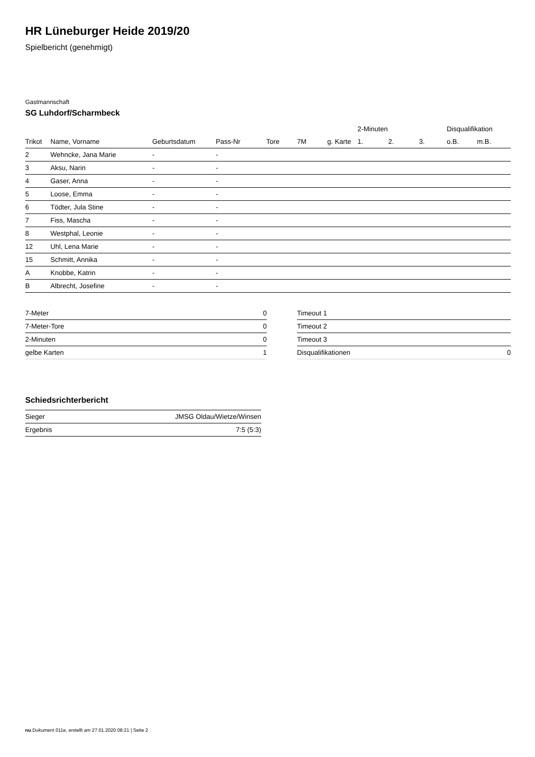HR Lüneburger Heide 2019/20
Spielbericht (genehmigt)
Gastmannschaft
SG Luhdorf/Scharmbeck
| | | | | | | | 2-Minuten | | | Disqualifikation | |
| --- | --- | --- | --- | --- | --- | --- | --- | --- | --- | --- | --- |
| Trikot | Name, Vorname | Geburtsdatum | Pass-Nr | Tore | 7M | g. Karte | 1. | 2. | 3. | o.B. | m.B. |
| 2 | Wehncke, Jana Marie | - | - | | | | | | | | |
| 3 | Aksu, Narin | - | - | | | | | | | | |
| 4 | Gaser, Anna | - | - | | | | | | | | |
| 5 | Loose, Emma | - | - | | | | | | | | |
| 6 | Tödter, Jula Stine | - | - | | | | | | | | |
| 7 | Fiss, Mascha | - | - | | | | | | | | |
| 8 | Westphal, Leonie | - | - | | | | | | | | |
| 12 | Uhl, Lena Marie | - | - | | | | | | | | |
| 15 | Schmitt, Annika | - | - | | | | | | | | |
| A | Knobbe, Katrin | - | - | | | | | | | | |
| B | Albrecht, Josefine | - | - | | | | | | | | |
| 7-Meter | 0 |
| 7-Meter-Tore | 0 |
| 2-Minuten | 0 |
| gelbe Karten | 1 |
| Timeout 1 | |
| Timeout 2 | |
| Timeout 3 | |
| Disqualifikationen | 0 |
Schiedsrichterbericht
| Sieger | JMSG Oldau/Wietze/Winsen |
| Ergebnis | 7:5 (5:3) |
nu.Dokument 011e, erstellt am 27.01.2020 08:21 | Seite 2